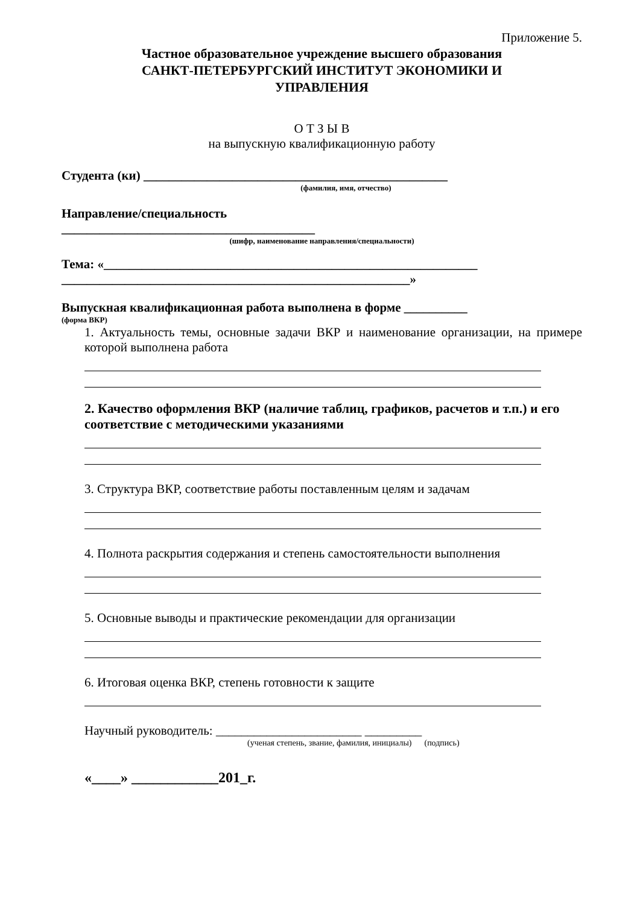Приложение 5.
Частное образовательное учреждение высшего образования
САНКТ-ПЕТЕРБУРГСКИЙ ИНСТИТУТ ЭКОНОМИКИ И
УПРАВЛЕНИЯ
О Т З Ы В
на выпускную квалификационную работу
Студента (ки) ________________________________________________
(фамилия, имя, отчество)
Направление/специальность
________________________________________
(шифр, наименование направления/специальности)
Тема: «___________________________________________________________
_______________________________________________________»
Выпускная квалификационная работа выполнена в форме __________
(форма ВКР)
1. Актуальность темы, основные задачи ВКР и наименование организации, на примере которой выполнена работа
2. Качество оформления ВКР (наличие таблиц, графиков, расчетов и т.п.) и его соответствие с методическими указаниями
3. Структура ВКР, соответствие работы поставленным целям и задачам
4. Полнота раскрытия содержания и степень самостоятельности выполнения
5. Основные выводы и практические рекомендации для организации
6. Итоговая оценка ВКР, степень готовности к защите
Научный руководитель: _______________________ _________
(ученая степень, звание, фамилия, инициалы) (подпись)
«____» ____________201_г.